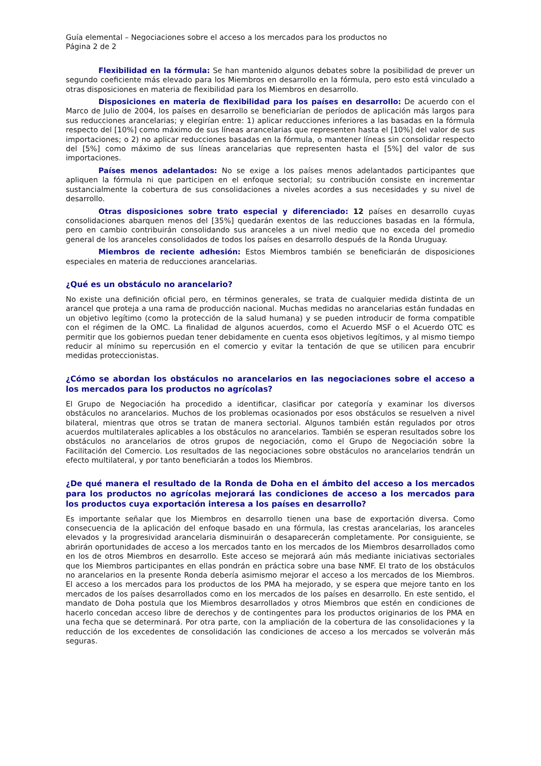Guía elemental – Negociaciones sobre el acceso a los mercados para los productos no
Página 2 de 2
Flexibilidad en la fórmula: Se han mantenido algunos debates sobre la posibilidad de prever un segundo coeficiente más elevado para los Miembros en desarrollo en la fórmula, pero esto está vinculado a otras disposiciones en materia de flexibilidad para los Miembros en desarrollo.
Disposiciones en materia de flexibilidad para los países en desarrollo: De acuerdo con el Marco de Julio de 2004, los países en desarrollo se beneficiarían de períodos de aplicación más largos para sus reducciones arancelarias; y elegirían entre: 1) aplicar reducciones inferiores a las basadas en la fórmula respecto del [10%] como máximo de sus líneas arancelarias que representen hasta el [10%] del valor de sus importaciones; o 2) no aplicar reducciones basadas en la fórmula, o mantener líneas sin consolidar respecto del [5%] como máximo de sus líneas arancelarias que representen hasta el [5%] del valor de sus importaciones.
Países menos adelantados: No se exige a los países menos adelantados participantes que apliquen la fórmula ni que participen en el enfoque sectorial; su contribución consiste en incrementar sustancialmente la cobertura de sus consolidaciones a niveles acordes a sus necesidades y su nivel de desarrollo.
Otras disposiciones sobre trato especial y diferenciado: 12 países en desarrollo cuyas consolidaciones abarquen menos del [35%] quedarán exentos de las reducciones basadas en la fórmula, pero en cambio contribuirán consolidando sus aranceles a un nivel medio que no exceda del promedio general de los aranceles consolidados de todos los países en desarrollo después de la Ronda Uruguay.
Miembros de reciente adhesión: Estos Miembros también se beneficiarán de disposiciones especiales en materia de reducciones arancelarias.
¿Qué es un obstáculo no arancelario?
No existe una definición oficial pero, en términos generales, se trata de cualquier medida distinta de un arancel que proteja a una rama de producción nacional. Muchas medidas no arancelarias están fundadas en un objetivo legítimo (como la protección de la salud humana) y se pueden introducir de forma compatible con el régimen de la OMC. La finalidad de algunos acuerdos, como el Acuerdo MSF o el Acuerdo OTC es permitir que los gobiernos puedan tener debidamente en cuenta esos objetivos legítimos, y al mismo tiempo reducir al mínimo su repercusión en el comercio y evitar la tentación de que se utilicen para encubrir medidas proteccionistas.
¿Cómo se abordan los obstáculos no arancelarios en las negociaciones sobre el acceso a los mercados para los productos no agrícolas?
El Grupo de Negociación ha procedido a identificar, clasificar por categoría y examinar los diversos obstáculos no arancelarios. Muchos de los problemas ocasionados por esos obstáculos se resuelven a nivel bilateral, mientras que otros se tratan de manera sectorial. Algunos también están regulados por otros acuerdos multilaterales aplicables a los obstáculos no arancelarios. También se esperan resultados sobre los obstáculos no arancelarios de otros grupos de negociación, como el Grupo de Negociación sobre la Facilitación del Comercio. Los resultados de las negociaciones sobre obstáculos no arancelarios tendrán un efecto multilateral, y por tanto beneficiarán a todos los Miembros.
¿De qué manera el resultado de la Ronda de Doha en el ámbito del acceso a los mercados para los productos no agrícolas mejorará las condiciones de acceso a los mercados para los productos cuya exportación interesa a los países en desarrollo?
Es importante señalar que los Miembros en desarrollo tienen una base de exportación diversa. Como consecuencia de la aplicación del enfoque basado en una fórmula, las crestas arancelarias, los aranceles elevados y la progresividad arancelaria disminuirán o desaparecerán completamente. Por consiguiente, se abrirán oportunidades de acceso a los mercados tanto en los mercados de los Miembros desarrollados como en los de otros Miembros en desarrollo. Este acceso se mejorará aún más mediante iniciativas sectoriales que los Miembros participantes en ellas pondrán en práctica sobre una base NMF. El trato de los obstáculos no arancelarios en la presente Ronda debería asimismo mejorar el acceso a los mercados de los Miembros. El acceso a los mercados para los productos de los PMA ha mejorado, y se espera que mejore tanto en los mercados de los países desarrollados como en los mercados de los países en desarrollo. En este sentido, el mandato de Doha postula que los Miembros desarrollados y otros Miembros que estén en condiciones de hacerlo concedan acceso libre de derechos y de contingentes para los productos originarios de los PMA en una fecha que se determinará. Por otra parte, con la ampliación de la cobertura de las consolidaciones y la reducción de los excedentes de consolidación las condiciones de acceso a los mercados se volverán más seguras.